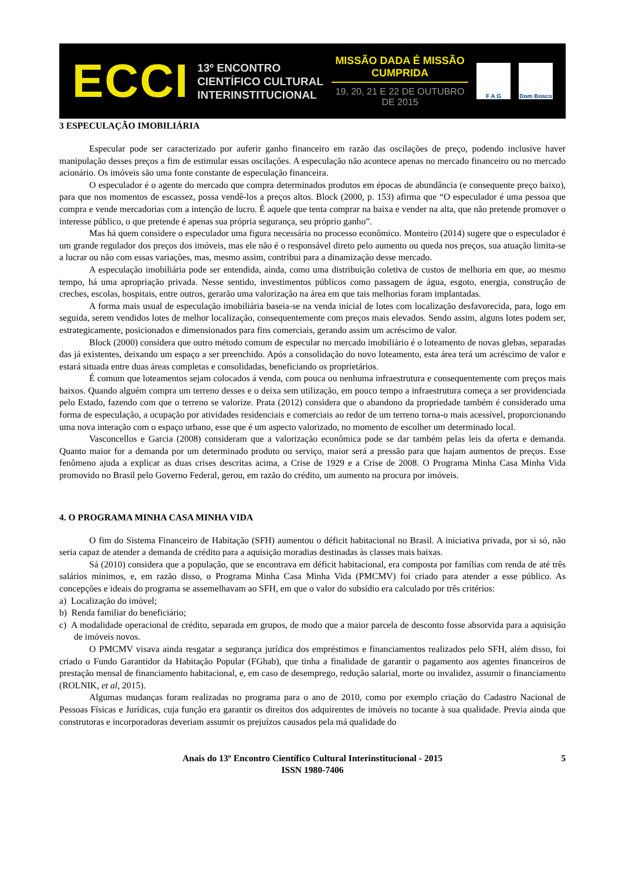ECCI
13º ENCONTRO
CIENTÍFICO CULTURAL
INTERINSTITUCIONAL
MISSÃO DADA É MISSÃO CUMPRIDA
19, 20, 21 E 22 DE OUTUBRO DE 2015
F A G Dom Bosco
3 ESPECULAÇÃO IMOBILIÁRIA
Especular pode ser caracterizado por auferir ganho financeiro em razão das oscilações de preço, podendo inclusive haver manipulação desses preços a fim de estimular essas oscilações. A especulação não acontece apenas no mercado financeiro ou no mercado acionário. Os imóveis são uma fonte constante de especulação financeira.
O especulador é o agente do mercado que compra determinados produtos em épocas de abundância (e consequente preço baixo), para que nos momentos de escassez, possa vendê-los a preços altos. Block (2000, p. 153) afirma que “O especulador é uma pessoa que compra e vende mercadorias com a intenção de lucro. É aquele que tenta comprar na baixa e vender na alta, que não pretende promover o interesse público, o que pretende é apenas sua própria segurança, seu próprio ganho”.
Mas há quem considere o especulador uma figura necessária no processo econômico. Monteiro (2014) sugere que o especulador é um grande regulador dos preços dos imóveis, mas ele não é o responsável direto pelo aumento ou queda nos preços, sua atuação limita-se a lucrar ou não com essas variações, mas, mesmo assim, contribui para a dinamização desse mercado.
A especulação imobiliária pode ser entendida, ainda, como uma distribuição coletiva de custos de melhoria em que, ao mesmo tempo, há uma apropriação privada. Nesse sentido, investimentos públicos como passagem de água, esgoto, energia, construção de creches, escolas, hospitais, entre outros, gerarão uma valorização na área em que tais melhorias foram implantadas.
A forma mais usual de especulação imobiliária baseia-se na venda inicial de lotes com localização desfavorecida, para, logo em seguida, serem vendidos lotes de melhor localização, consequentemente com preços mais elevados. Sendo assim, alguns lotes podem ser, estrategicamente, posicionados e dimensionados para fins comerciais, gerando assim um acréscimo de valor.
Block (2000) considera que outro método comum de especular no mercado imobiliário é o loteamento de novas glebas, separadas das já existentes, deixando um espaço a ser preenchido. Após a consolidação do novo loteamento, esta área terá um acréscimo de valor e estará situada entre duas áreas completas e consolidadas, beneficiando os proprietários.
É comum que loteamentos sejam colocados á venda, com pouca ou nenhuma infraestrutura e consequentemente com preços mais baixos. Quando alguém compra um terreno desses e o deixa sem utilização, em pouco tempo a infraestrutura começa a ser providenciada pelo Estado, fazendo com que o terreno se valorize. Prata (2012) considera que o abandono da propriedade também é considerado uma forma de especulação, a ocupação por atividades residenciais e comerciais ao redor de um terreno torna-o mais acessível, proporcionando uma nova interação com o espaço urbano, esse que é um aspecto valorizado, no momento de escolher um determinado local.
Vasconcellos e Garcia (2008) consideram que a valorização econômica pode se dar também pelas leis da oferta e demanda. Quanto maior for a demanda por um determinado produto ou serviço, maior será a pressão para que hajam aumentos de preços. Esse fenômeno ajuda a explicar as duas crises descritas acima, a Crise de 1929 e a Crise de 2008. O Programa Minha Casa Minha Vida promovido no Brasil pelo Governo Federal, gerou, em razão do crédito, um aumento na procura por imóveis.
4. O PROGRAMA MINHA CASA MINHA VIDA
O fim do Sistema Financeiro de Habitação (SFH) aumentou o déficit habitacional no Brasil. A iniciativa privada, por si só, não seria capaz de atender a demanda de crédito para a aquisição moradias destinadas às classes mais baixas.
Sá (2010) considera que a população, que se encontrava em déficit habitacional, era composta por famílias com renda de até três salários mínimos, e, em razão disso, o Programa Minha Casa Minha Vida (PMCMV) foi criado para atender a esse público. As concepções e ideais do programa se assemelhavam ao SFH, em que o valor do subsídio era calculado por três critérios:
a) Localização do imóvel;
b) Renda familiar do beneficiário;
c) A modalidade operacional de crédito, separada em grupos, de modo que a maior parcela de desconto fosse absorvida para a aquisição de imóveis novos.
O PMCMV visava ainda resgatar a segurança jurídica dos empréstimos e financiamentos realizados pelo SFH, além disso, foi criado o Fundo Garantidor da Habitação Popular (FGhab), que tinha a finalidade de garantir o pagamento aos agentes financeiros de prestação mensal de financiamento habitacional, e, em caso de desemprego, redução salarial, morte ou invalidez, assumir o financiamento (ROLNIK, et al, 2015).
Algumas mudanças foram realizadas no programa para o ano de 2010, como por exemplo criação do Cadastro Nacional de Pessoas Físicas e Jurídicas, cuja função era garantir os direitos dos adquirentes de imóveis no tocante à sua qualidade. Previa ainda que construtoras e incorporadoras deveriam assumir os prejuízos causados pela má qualidade do
Anais do 13º Encontro Científico Cultural Interinstitucional - 2015
ISSN 1980-7406
5